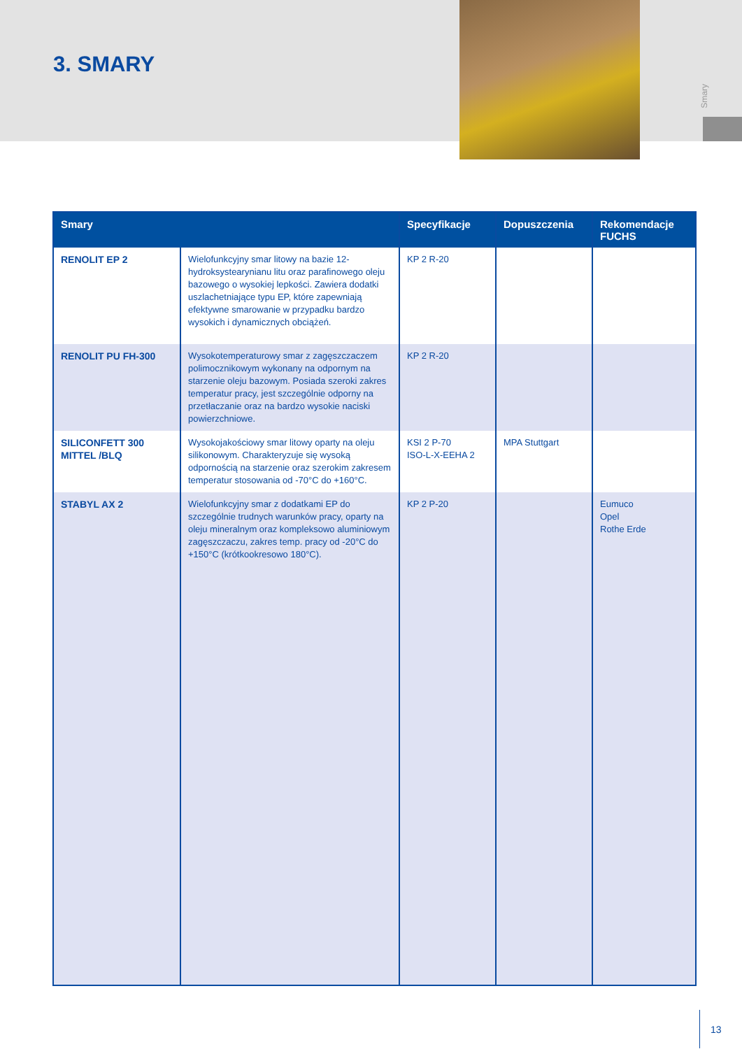Smary
3. SMARY
| Smary | | Specyfikacje | Dopuszczenia | Rekomendacje FUCHS |
| --- | --- | --- | --- | --- |
| RENOLIT EP 2 | Wielofunkcyjny smar litowy na bazie 12-hydroksysteary­nianu litu oraz parafinowego oleju bazowego o wyso­kiej lepkości. Zawiera dodatki uszlachetniające typu EP, które zapewniają efektywne smarowanie w przypadku bardzo wysokich i dynamicznych obciążeń. | KP 2 R-20 | | |
| RENOLIT PU FH-300 | Wysokotemperaturowy smar z zagęszczaczem polimo­cznikowym wykonany na odpornym na starzenie oleju bazowym. Posiada szeroki zakres temperatur pracy, jest szczególnie odporny na przetłaczanie oraz na bardzo wysokie naciski powierzchniowe. | KP 2 R-20 | | |
| SILICONFETT 300 MITTEL /BLQ | Wysokojakościowy smar litowy oparty na oleju siliko­nowym. Charakteryzuje się wysoką odpornością na starzenie oraz szerokim zakresem temperatur stosowa­nia od -70°C do +160°C. | KSI 2 P-70 ISO-L-X-EEHA 2 | MPA Stuttgart | |
| STABYL AX 2 | Wielofunkcyjny smar z dodatkami EP do szczególnie trudnych warunków pracy, oparty na oleju mineralnym oraz kompleksowo aluminiowym zagęszczaczu, zakres temp. pracy od -20°C do +150°C (krótkookresowo 180°C). | KP 2 P-20 | | Eumuco Opel Rothe Erde |
13